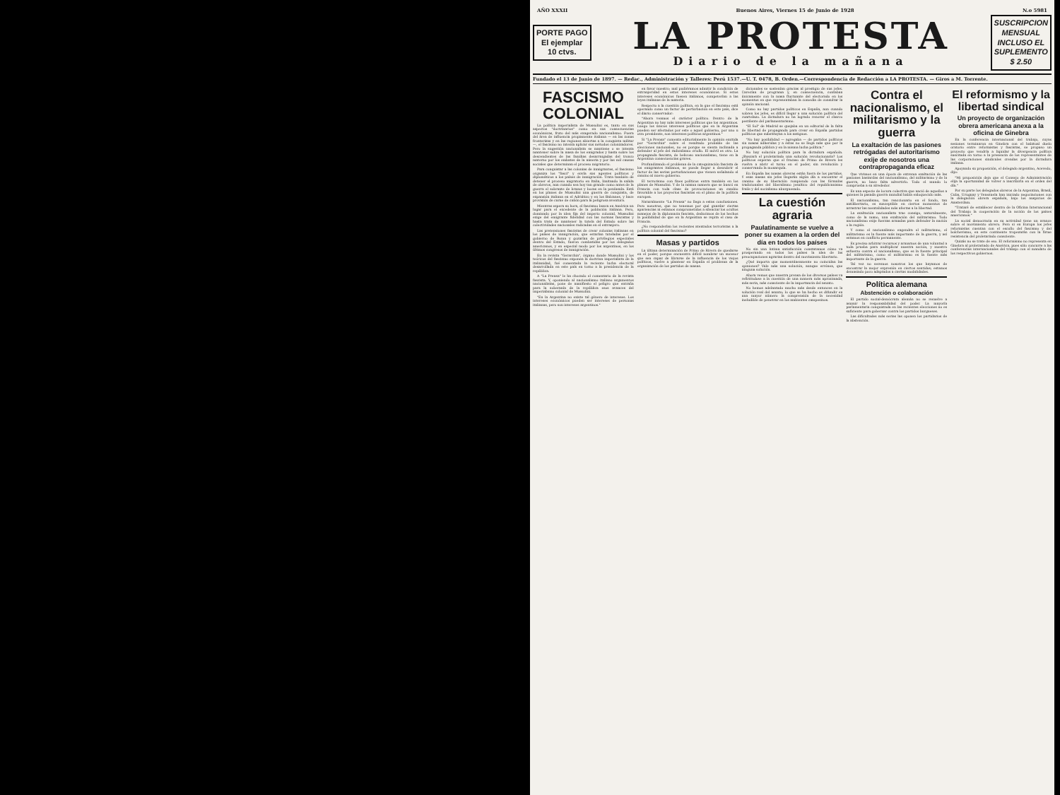AÑO XXXII Buenos Aires, Viernes 15 de Junio de 1928 N.o 5981
PORTE PAGO
El ejemplar
10 ctvs.
LA PROTESTA
Diario de la mañana
SUSCRIPCION
MENSUAL
INCLUSO EL
SUPLEMENTO
$ 2.50
Fundado el 13 de Junio de 1897. — Redac., Administración y Talleres: Perú 1537.—U. T. 0478, B. Orden.—Correspondencia de Redacción a LA PROTESTA. — Giros a M. Torrente.
FASCISMO COLONIAL
La política imperialista de Mussolini es, tanto en sus aspectos "doctrinarios" como en sus consecuencias económicas, fruto del más exagerado nacionalismo. Fuera del área de influencia propiamente italiana — en las zonas fronterizas y en las regiones abiertas a la conquista militar —, el fascismo no intenta aplicar sus métodos colonizadores. Pero la sugestión nacionalista se mantiene o se intenta mantener sobre la masa de los emigrados y hasta sobre los descendientes de las familias desarraigadas del tronco materno por los embates de la miseria y por las mil causas sociales que determinan el proceso migratorio.
Para conquistar a las colonias de inmigrantes, el fascismo organiza los "fasci" y envía sus agentes políticos y diplomáticos a los países de inmigración. Trata también de detener el proceso migratorio en Italia, limitando la salida de obreros, aun cuando sea hoy tan grande como antes de la guerra el sobrante de brazos y bocas en la península. Está en los planes de Mussolini una guerra de conquista, de expansión italiana en el Adriático y en los Balcanes, y hace provisión de carne de cañón para la peligrosa aventura.
Mientras espera su hora, el fascismo busca en América un lugar para el excedente de la población italiana. Pero, dominado por la idea fija del imperio colonial, Mussolini exige del emigrante fidelidad con las normas fascistas y hasta trata de mantener la tutela del Estado sobre las colectividades nacionales radicadas en el extranjero.
Las pretensiones fascistas de crear colonias italianas en los países de inmigración, que estarían tuteladas por el gobierno de Roma y gozarían de privilegios especiales dentro del Estado, fueron combatidas por los delegados americanos, y en especial modo por los argentinos, en los últimos congresos de inmigración.
En la revista "Gerarchia", órgano donde Mussolini y los teóricos del fascismo exponen la doctrina imperialista de la italianidad, fué comentada la reciente lucha electoral desarrollada en este país en torno a la presidencia de la república.
A "La Prensa" le ha chocado el comentario de la revista fascista. Y, oponiendo al nacionalismo italiano argumentos nacionalistas, pone de manifiesto el peligro que entraña para la soberanía de la república esos avances del imperialismo colonial de Mussolini.
"En la Argentina no existe tal género de intereses. Los intereses económicos pueden ser intereses de personas italianas, pero son intereses argentinos."
en favor nuestro; mal pudiéramos admitir la condición de extranjeridad en estos intereses económicos. Si estos intereses económicos fuesen italianos, competerían a las leyes italianas de la materia.
Respecto a la cuestión política, en la que el fascismo está operando como un factor de perturbación en este país, dice el diario conservador:
"Ahora veamos el carácter político. Dentro de la Argentina no hay más intereses políticos que los argentinos. Luego los únicos intereses políticos que en la Argentina pueden ser afectados por este o aquel gobierno, por uno u otro presidente, son intereses políticos argentinos."
Si "La Prensa" comenta editorialmente la opinión emitida por "Gerarchia" sobre el resultado probable de las elecciones nacionales, no es porque se sienta inclinada a defender al jefe del radicalismo criollo. El móvil es otro. La propaganda fascista, de belicoso nacionalismo, tiene en la Argentina consecuencias graves.
Profundizando el problema de la catequización fascista de los emigrantes italianos, se puede llegar a descubrir el factor de las serias perturbaciones que vienen señalando el camino al nuevo gobierno.
El terrorismo con fines políticos entra también en los planes de Mussolini. Y de la misma manera que se buscó en Francia con toda clase de provocaciones un cambio favorable a los proyectos fascistas en el plano de la política europea.
Naturalmente "La Prensa" no llega a estas conclusiones. Pero nosotros, que no tenemos por qué guardar ciertas apariencias ni estamos comprometidos a silenciar los ocultos manejos de la diplomacia fascista, deducimos de los hechos la posibilidad de que en la Argentina se repita el caso de Francia.
¿No responderían los recientes atentados terroristas a la política colonial del fascismo?
Masas y partidos
La última determinación de Primo de Rivera de quedarse en el poder, porque encuentra difícil nombrar un sucesor que sea capaz de librarse de la influencia de los viejos políticos, vuelve a plantear en España el problema de la organización de los partidos de masas.
dicionales se sostenían gracias al prestigio de sus jefes. Carecían de programa y, en consecuencia, contaban únicamente con la masa fluctuante del electorado en los momentos en que representaban la comedia de consultar la opinión nacional.
Como no hay partidos políticos en España, aun cuando sobren los jefes, es difícil llegar a una solución política del cuartelazo. La dictadura no ha logrado renovar el charco pestilente del parlamentarismo.
"El Sol" de Madrid se quejaba en un editorial de la falta de libertad de propaganda para crear en España partidos políticos que substituyan a los antiguos.
"No hay posibilidad — agregaba — de partidos políticos sin masas adheridas y a éstas no se llega más que por la propaganda pública y en la misma lucha política."
No hay solución política para la dictadura española. ¿Buscará el proletariado una solución revolucionaria? Los políticos esperan que el fracaso de Primo de Rivera les vuelva a abrir el turno en el poder, sin revolución y conservando la monarquía.
En España las masas obreras están fuera de los partidos. Y esas masas sin jefes llegarán algún día a encontrar el camino de su liberación rompiendo con las fórmulas tradicionales del liberalismo jesuítico del republicanismo fraile y del socialismo aburguesado.
La cuestión agraria
Paulatinamente se vuelve a poner su examen a la orden del día en todos los países
No sin una íntima satisfacción constatamos cómo va prosperando en todos los países la idea de las preocupaciones agrarias dentro del movimiento libertario.
¿Qué importa que momentáneamente no coincidan las opiniones? Vale más una solución, aunque errónea, que ninguna solución.
Ahora vemos que nuestra prensa de los diversos países va refiriéndose a la cuestión de una manera más aproximada, más seria, más consciente de la importancia del asunto.
No hemos adelantado mucho más desde entonces en la solución real del asunto; lo que se ha hecho es difundir en una mayor número la comprensión de la necesidad ineludible de penetrar en los ambientes campesinos.
Contra el nacionalismo, el militarismo y la guerra
La exaltación de las pasiones retrógadas del autoritarismo exije de nosotros una contrapropaganda eficaz
Que vivimos en una época de extrema exaltación de las pasiones bastardas del nacionalismo, del militarismo y de la guerra, no hace falta advertirlo. Todo el mundo lo comprueba a su alrededor.
Es una especie de locura colectiva que nació de aquellos a quienes la pasada guerra mundial había enloquecido más.
El nacionalismo, tan reaccionario en el fondo, tan antilibertario, es susceptible en ciertos momentos de arrastrar las mentalidades más afectas a la libertad.
La exaltación nacionalista trae consigo, naturalmente, como de la mano, una exaltación del militarismo. Todo nacionalismo exije fuerzas armadas para defender la nación o la región.
Y como el nacionalismo engendra el militarismo, el militarismo es la fuente más importante de la guerra, y así estamos en conflicto permanente.
Es preciso arbitrar recursos y armarnos de una voluntad a toda prueba para multiplicar nuestra acción, y nuestro esfuerzo contra el nacionalismo, que es la fuente principal del militarismo, como el militarismo es la fuente más importante de la guerra.
Tal vez no seremos nosotros los que hayamos de encontrar la mejor expresión en ciertos sentidos; estamos demasiado poco adaptados a ciertas modalidades.
Política alemana
Abstención o colaboración
El partido social-demócrata alemán no se resuelve a asumir la responsabilidad del poder. La mayoría parlamentaria conquistada en las recientes elecciones no es suficiente para gobernar contra los partidos burgueses.
Las dificultades más serias las oponen los partidarios de la abstención.
El reformismo y la libertad sindical
Un proyecto de organización obrera americana anexa a la oficina de Ginebra
En la conferencia internacional del trabajo, cuyas sesiones terminaron en Ginebra con el habitual duelo oratorio entre reformistas y fascistas, se propuso un proyecto que vendría a liquidar la divergencia política suscitada en torno a la presencia de los representantes de las corporaciones sindicales creadas por la dictadura italiana.
Apoyando su proposición, el delegado argentino, Acevedo, dijo:
"Mi proposición deja que el Consejo de Administración elija la oportunidad de volver a inscribirla en el orden del día."
Por su parte los delegados obreros de la Argentina, Brasil, Cuba, Uruguay y Venezuela han iniciado negociaciones con la delegación obrera española, bajo los auspicios de Amsterdam.
"Trataré de establecer dentro de la Oficina Internacional del Trabajo la cooperación de la acción de los países americanos."
La social democracia en su actividad tiene un avance sobre el movimiento obrero. Pero si en Europa los jefes reformistas cuentan con el escollo del fascismo y del bolchevismo, en este continente tropezarán con la firme resistencia del proletariado consciente.
Quizás no se trate de eso. El reformismo no representa en Ginebra al proletariado de América, pues sólo concurre a las conferencias internacionales del trabajo con el mandato de los respectivos gobiernos.